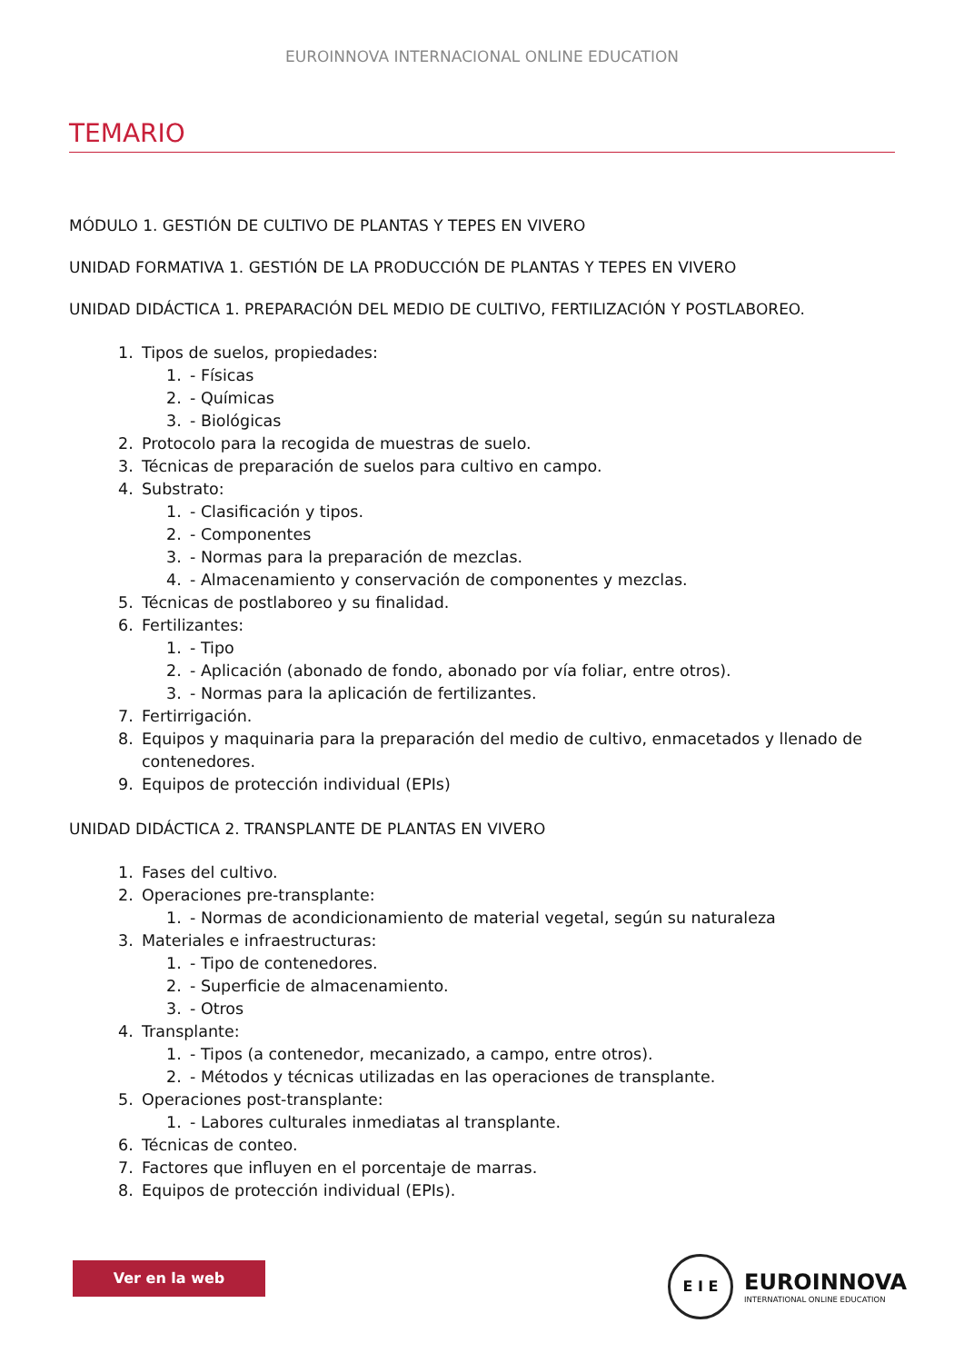EUROINNOVA INTERNACIONAL ONLINE EDUCATION
TEMARIO
MÓDULO 1. GESTIÓN DE CULTIVO DE PLANTAS Y TEPES EN VIVERO
UNIDAD FORMATIVA 1. GESTIÓN DE LA PRODUCCIÓN DE PLANTAS Y TEPES EN VIVERO
UNIDAD DIDÁCTICA 1. PREPARACIÓN DEL MEDIO DE CULTIVO, FERTILIZACIÓN Y POSTLABOREO.
1. Tipos de suelos, propiedades:
1. - Físicas
2. - Químicas
3. - Biológicas
2. Protocolo para la recogida de muestras de suelo.
3. Técnicas de preparación de suelos para cultivo en campo.
4. Substrato:
1. - Clasificación y tipos.
2. - Componentes
3. - Normas para la preparación de mezclas.
4. - Almacenamiento y conservación de componentes y mezclas.
5. Técnicas de postlaboreo y su finalidad.
6. Fertilizantes:
1. - Tipo
2. - Aplicación (abonado de fondo, abonado por vía foliar, entre otros).
3. - Normas para la aplicación de fertilizantes.
7. Fertirrigación.
8. Equipos y maquinaria para la preparación del medio de cultivo, enmacetados y llenado de
contenedores.
9. Equipos de protección individual (EPIs)
UNIDAD DIDÁCTICA 2. TRANSPLANTE DE PLANTAS EN VIVERO
1. Fases del cultivo.
2. Operaciones pre-transplante:
1. - Normas de acondicionamiento de material vegetal, según su naturaleza
3. Materiales e infraestructuras:
1. - Tipo de contenedores.
2. - Superficie de almacenamiento.
3. - Otros
4. Transplante:
1. - Tipos (a contenedor, mecanizado, a campo, entre otros).
2. - Métodos y técnicas utilizadas en las operaciones de transplante.
5. Operaciones post-transplante:
1. - Labores culturales inmediatas al transplante.
6. Técnicas de conteo.
7. Factores que influyen en el porcentaje de marras.
8. Equipos de protección individual (EPIs).
Ver en la web
E I E
EUROINNOVA
INTERNATIONAL ONLINE EDUCATION